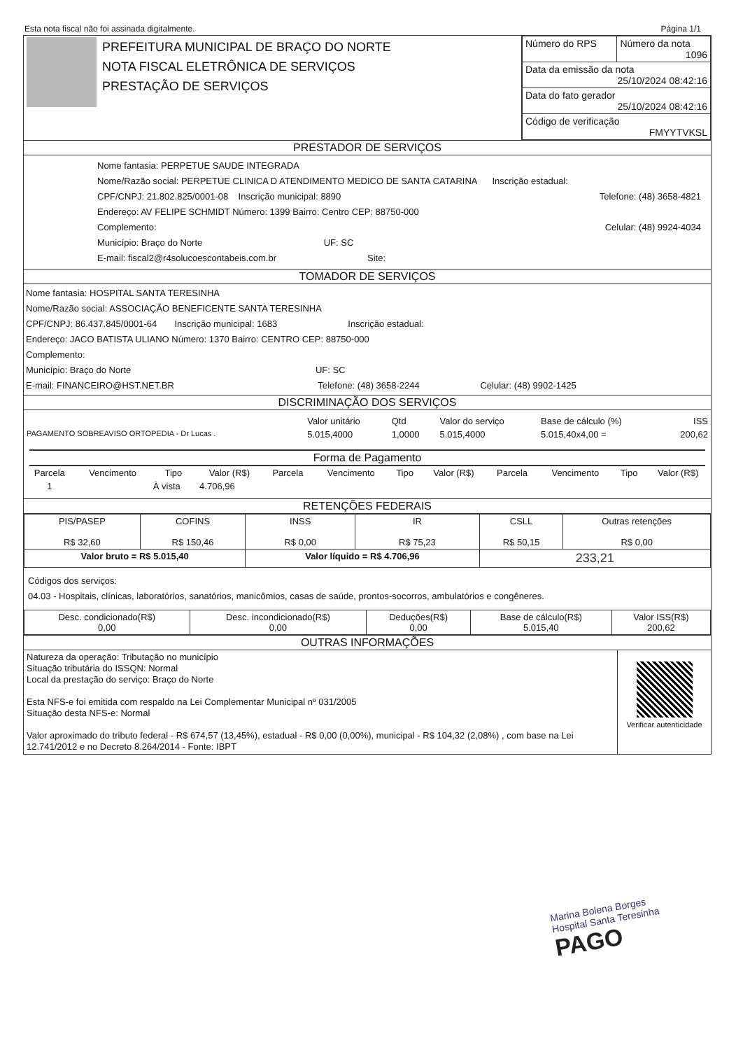Esta nota fiscal não foi assinada digitalmente. Página 1/1
| | PREFEITURA MUNICIPAL DE BRAÇO DO NORTE NOTA FISCAL ELETRÔNICA DE SERVIÇOS PRESTAÇÃO DE SERVIÇOS | / Número do RPS / Número da nota 1096 / / Data da emissão da nota 25/10/2024 08:42:16 / / / Data do fato gerador 25/10/2024 08:42:16 / / / Código de verificação FMYYTVKSL / / |
PRESTADOR DE SERVIÇOS
Nome fantasia: PERPETUE SAUDE INTEGRADA
Nome/Razão social: PERPETUE CLINICA D ATENDIMENTO MEDICO DE SANTA CATARINA Inscrição estadual:
CPF/CNPJ: 21.802.825/0001-08 Inscrição municipal: 8890 Telefone: (48) 3658-4821
Endereço: AV FELIPE SCHMIDT Número: 1399 Bairro: Centro CEP: 88750-000
Complemento: Celular: (48) 9924-4034
Município: Braço do Norte UF: SC
E-mail: fiscal2@r4solucoescontabeis.com.br Site:
TOMADOR DE SERVIÇOS
Nome fantasia: HOSPITAL SANTA TERESINHA
Nome/Razão social: ASSOCIAÇÃO BENEFICENTE SANTA TERESINHA
CPF/CNPJ: 86.437.845/0001-64 Inscrição municipal: 1683 Inscrição estadual:
Endereço: JACO BATISTA ULIANO Número: 1370 Bairro: CENTRO CEP: 88750-000
Complemento:
Município: Braço do Norte UF: SC
E-mail: FINANCEIRO@HST.NET.BR Telefone: (48) 3658-2244 Celular: (48) 9902-1425
DISCRIMINAÇÃO DOS SERVIÇOS
| | Valor unitário | Qtd | Valor do serviço | Base de cálculo (%) | ISS |
| PAGAMENTO SOBREAVISO ORTOPEDIA - Dr Lucas . | 5.015,4000 | 1,0000 | 5.015,4000 | 5.015,40x4,00 = | 200,62 |
Forma de Pagamento
| Parcela | Vencimento | Tipo | Valor (R$) | Parcela | Vencimento | Tipo | Valor (R$) | Parcela | Vencimento | Tipo | Valor (R$) |
| --- | --- | --- | --- | --- | --- | --- | --- | --- | --- | --- | --- |
| 1 | | À vista | 4.706,96 | | | | | | | | |
RETENÇÕES FEDERAIS
| PIS/PASEP R$ 32,60 | COFINS R$ 150,46 | INSS R$ 0,00 | IR R$ 75,23 | CSLL R$ 50,15 | Outras retenções R$ 0,00 |
| Valor bruto = R$ 5.015,40 | | Valor líquido = R$ 4.706,96 | | 233,21 | |
Códigos dos serviços:
04.03 - Hospitais, clínicas, laboratórios, sanatórios, manicômios, casas de saúde, prontos-socorros, ambulatórios e congêneres.
| Desc. condicionado(R$) 0,00 | Desc. incondicionado(R$) 0,00 | Deduções(R$) 0,00 | Base de cálculo(R$) 5.015,40 | Valor ISS(R$) 200,62 |
OUTRAS INFORMAÇÕES
| Natureza da operação: Tributação no município Situação tributária do ISSQN: Normal Local da prestação do serviço: Braço do Norte Esta NFS-e foi emitida com respaldo na Lei Complementar Municipal nº 031/2005 Situação desta NFS-e: Normal Valor aproximado do tributo federal - R$ 674,57 (13,45%), estadual - R$ 0,00 (0,00%), municipal - R$ 104,32 (2,08%) , com base na Lei 12.741/2012 e no Decreto 8.264/2014 - Fonte: IBPT | Verificar autenticidade |
Marina Bolena Borges
Hospital Santa Teresinha
PAGO